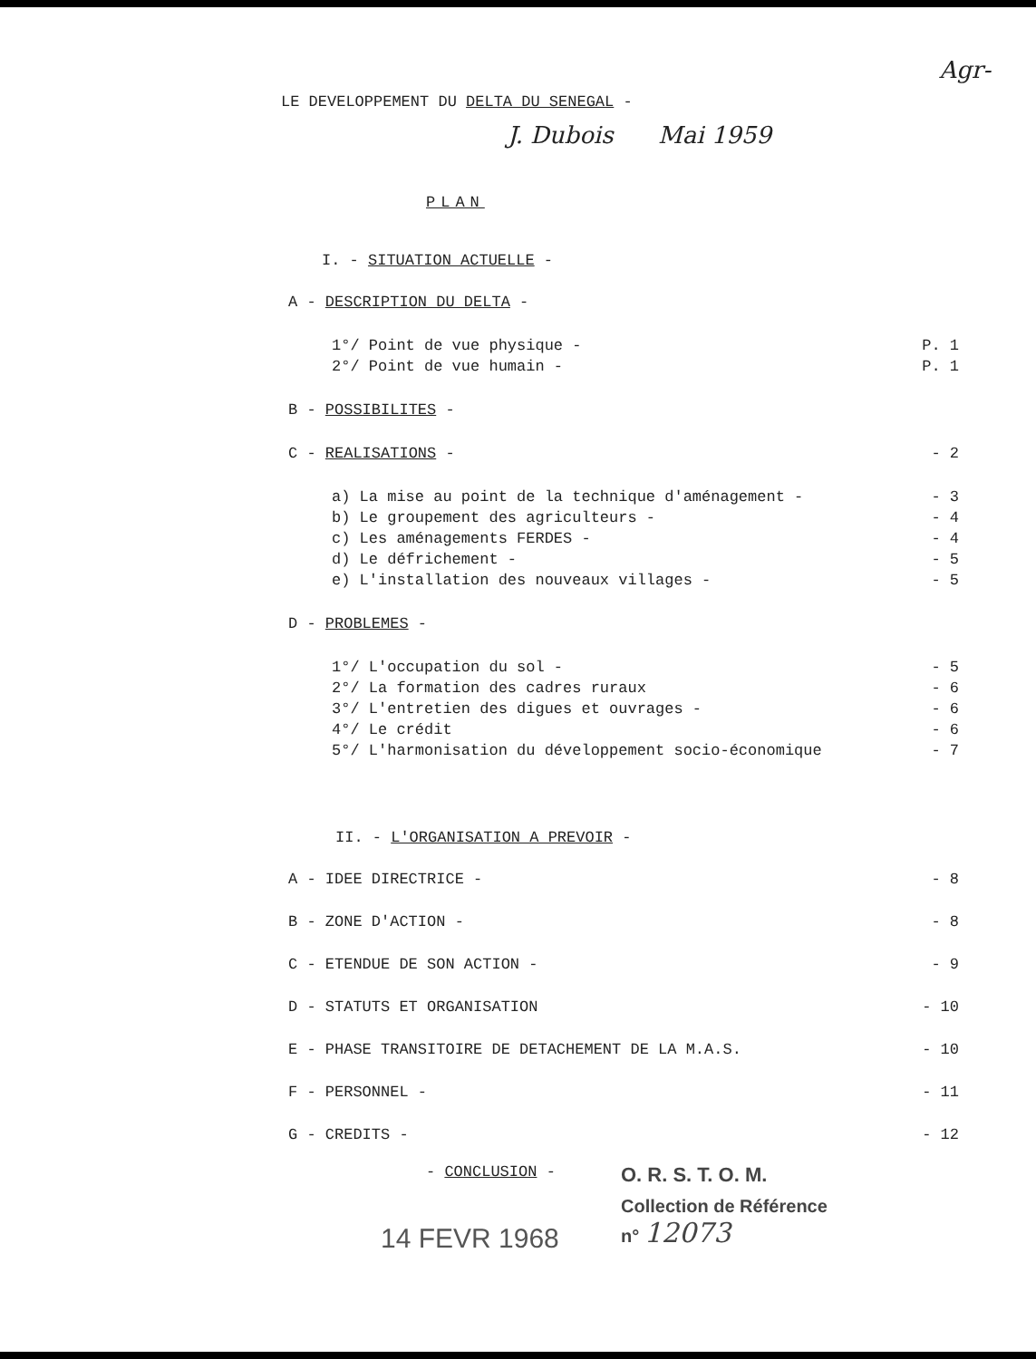Agr-
LE DEVELOPPEMENT DU DELTA DU SENEGAL -
J. Dubois Mai 1959
PLAN
I. - SITUATION ACTUELLE -
A - DESCRIPTION DU DELTA -
1°/ Point de vue physique - P. 1
2°/ Point de vue humain - P. 1
B - POSSIBILITES -
C - REALISATIONS - - 2
a) La mise au point de la technique d'aménagement - - 3
b) Le groupement des agriculteurs - - 4
c) Les aménagements FERDES - - 4
d) Le défrichement - - 5
e) L'installation des nouveaux villages - - 5
D - PROBLEMES -
1°/ L'occupation du sol - - 5
2°/ La formation des cadres ruraux - 6
3°/ L'entretien des digues et ouvrages - - 6
4°/ Le crédit - 6
5°/ L'harmonisation du développement socio-économique - 7
II. - L'ORGANISATION A PREVOIR -
A - IDEE DIRECTRICE - - 8
B - ZONE D'ACTION - - 8
C - ETENDUE DE SON ACTION - - 9
D - STATUTS ET ORGANISATION - 10
E - PHASE TRANSITOIRE DE DETACHEMENT DE LA M.A.S. - 10
F - PERSONNEL - - 11
G - CREDITS - - 12
- CONCLUSION -
O. R. S. T. O. M.
14 FEVR 1968
Collection de Référence
n° 12073